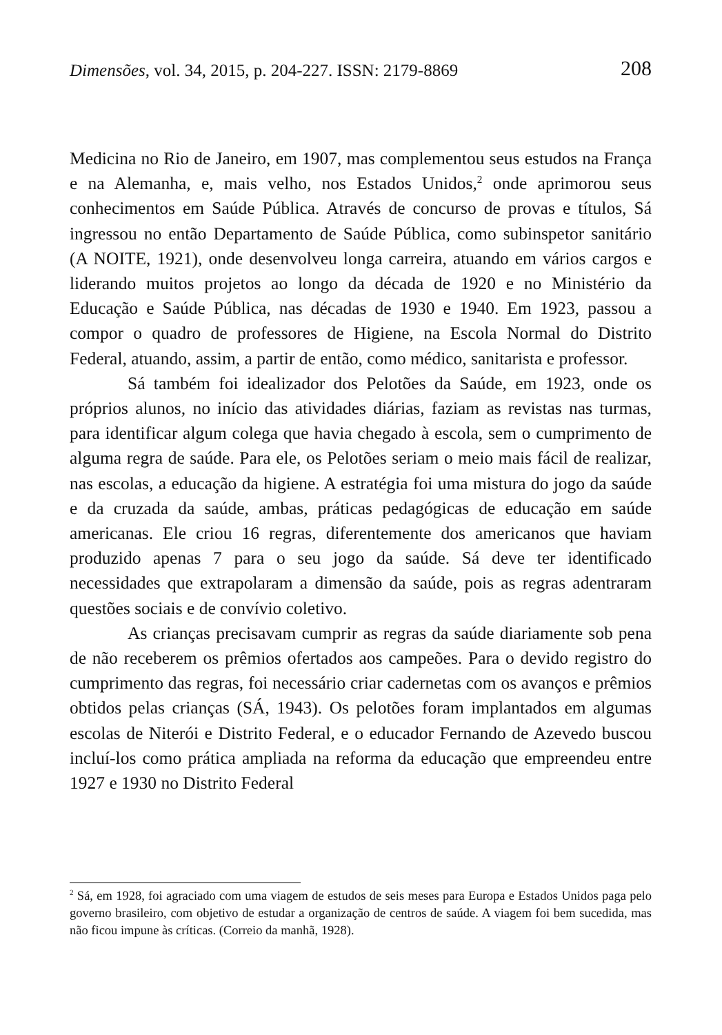Dimensões, vol. 34, 2015, p. 204-227. ISSN: 2179-8869 208
Medicina no Rio de Janeiro, em 1907, mas complementou seus estudos na França e na Alemanha, e, mais velho, nos Estados Unidos,<sup>2</sup> onde aprimorou seus conhecimentos em Saúde Pública. Através de concurso de provas e títulos, Sá ingressou no então Departamento de Saúde Pública, como subinspetor sanitário (A NOITE, 1921), onde desenvolveu longa carreira, atuando em vários cargos e liderando muitos projetos ao longo da década de 1920 e no Ministério da Educação e Saúde Pública, nas décadas de 1930 e 1940. Em 1923, passou a compor o quadro de professores de Higiene, na Escola Normal do Distrito Federal, atuando, assim, a partir de então, como médico, sanitarista e professor.
Sá também foi idealizador dos Pelotões da Saúde, em 1923, onde os próprios alunos, no início das atividades diárias, faziam as revistas nas turmas, para identificar algum colega que havia chegado à escola, sem o cumprimento de alguma regra de saúde. Para ele, os Pelotões seriam o meio mais fácil de realizar, nas escolas, a educação da higiene. A estratégia foi uma mistura do jogo da saúde e da cruzada da saúde, ambas, práticas pedagógicas de educação em saúde americanas. Ele criou 16 regras, diferentemente dos americanos que haviam produzido apenas 7 para o seu jogo da saúde. Sá deve ter identificado necessidades que extrapolaram a dimensão da saúde, pois as regras adentraram questões sociais e de convívio coletivo.
As crianças precisavam cumprir as regras da saúde diariamente sob pena de não receberem os prêmios ofertados aos campeões. Para o devido registro do cumprimento das regras, foi necessário criar cadernetas com os avanços e prêmios obtidos pelas crianças (SÁ, 1943). Os pelotões foram implantados em algumas escolas de Niterói e Distrito Federal, e o educador Fernando de Azevedo buscou incluí-los como prática ampliada na reforma da educação que empreendeu entre 1927 e 1930 no Distrito Federal
<sup>2</sup> Sá, em 1928, foi agraciado com uma viagem de estudos de seis meses para Europa e Estados Unidos paga pelo governo brasileiro, com objetivo de estudar a organização de centros de saúde. A viagem foi bem sucedida, mas não ficou impune às críticas. (Correio da manhã, 1928).